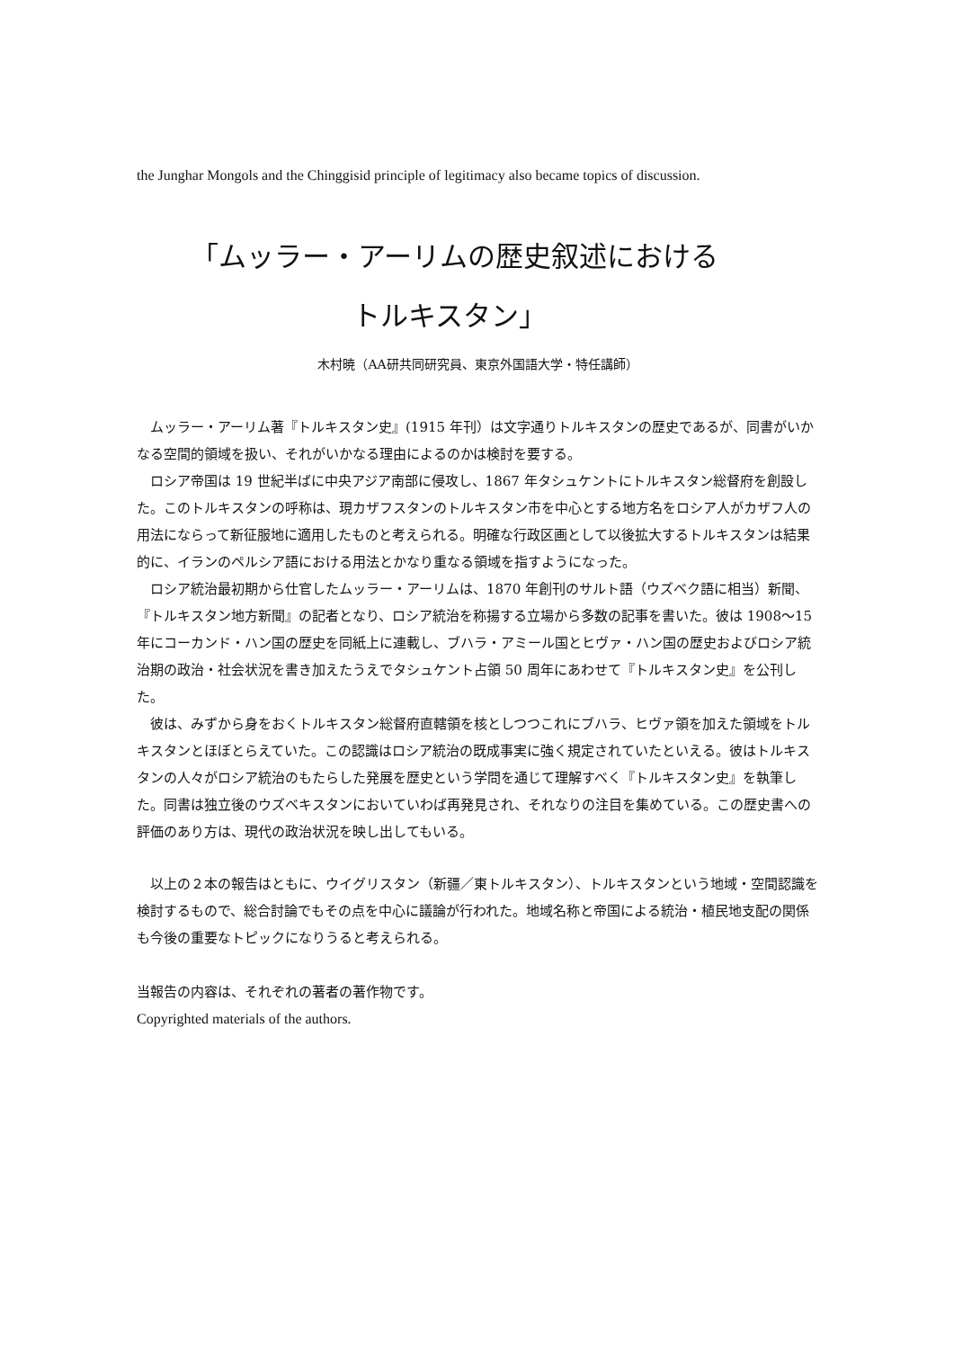the Junghar Mongols and the Chinggisid principle of legitimacy also became topics of discussion.
「ムッラー・アーリムの歴史叙述における
トルキスタン」
木村暁（AA研共同研究員、東京外国語大学・特任講師）
ムッラー・アーリム著『トルキスタン史』(1915 年刊）は文字通りトルキスタンの歴史であるが、同書がいかなる空間的領域を扱い、それがいかなる理由によるのかは検討を要する。
ロシア帝国は 19 世紀半ばに中央アジア南部に侵攻し、1867 年タシュケントにトルキスタン総督府を創設した。このトルキスタンの呼称は、現カザフスタンのトルキスタン市を中心とする地方名をロシア人がカザフ人の用法にならって新征服地に適用したものと考えられる。明確な行政区画として以後拡大するトルキスタンは結果的に、イランのペルシア語における用法とかなり重なる領域を指すようになった。
ロシア統治最初期から仕官したムッラー・アーリムは、1870 年創刊のサルト語（ウズベク語に相当）新聞、『トルキスタン地方新聞』の記者となり、ロシア統治を称揚する立場から多数の記事を書いた。彼は 1908〜15 年にコーカンド・ハン国の歴史を同紙上に連載し、ブハラ・アミール国とヒヴァ・ハン国の歴史およびロシア統治期の政治・社会状況を書き加えたうえでタシュケント占領 50 周年にあわせて『トルキスタン史』を公刊した。
彼は、みずから身をおくトルキスタン総督府直轄領を核としつつこれにブハラ、ヒヴァ領を加えた領域をトルキスタンとほぼとらえていた。この認識はロシア統治の既成事実に強く規定されていたといえる。彼はトルキスタンの人々がロシア統治のもたらした発展を歴史という学問を通じて理解すべく『トルキスタン史』を執筆した。同書は独立後のウズベキスタンにおいていわば再発見され、それなりの注目を集めている。この歴史書への評価のあり方は、現代の政治状況を映し出してもいる。
以上の２本の報告はともに、ウイグリスタン（新疆／東トルキスタン）、トルキスタンという地域・空間認識を検討するもので、総合討論でもその点を中心に議論が行われた。地域名称と帝国による統治・植民地支配の関係も今後の重要なトピックになりうると考えられる。
当報告の内容は、それぞれの著者の著作物です。
Copyrighted materials of the authors.